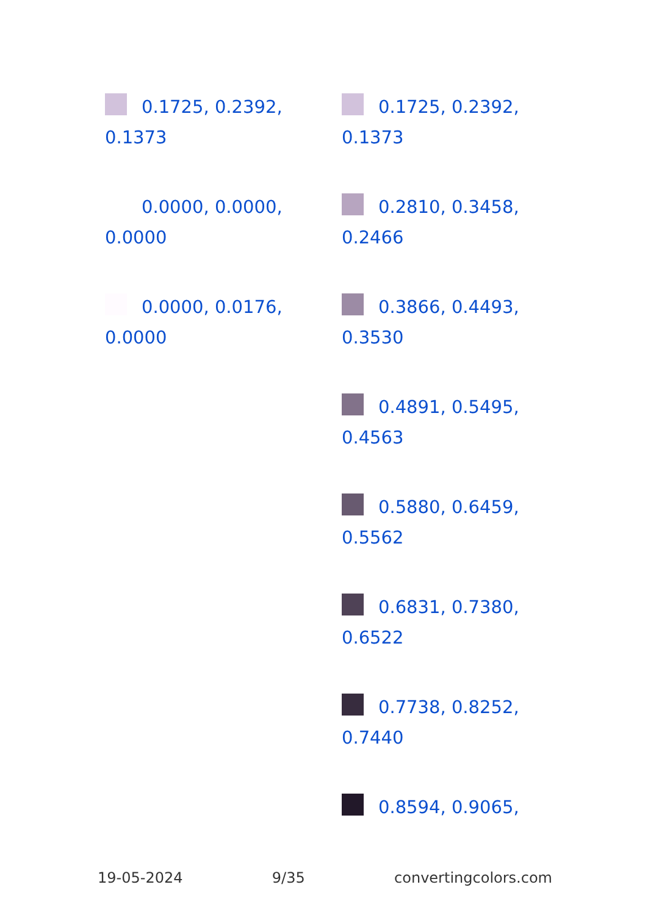0.1725, 0.2392, 0.1373
0.0000, 0.0000, 0.0000
0.0000, 0.0176, 0.0000
0.1725, 0.2392, 0.1373
0.2810, 0.3458, 0.2466
0.3866, 0.4493, 0.3530
0.4891, 0.5495, 0.4563
0.5880, 0.6459, 0.5562
0.6831, 0.7380, 0.6522
0.7738, 0.8252, 0.7440
0.8594, 0.9065,
19-05-2024 9/35 convertingcolors.com